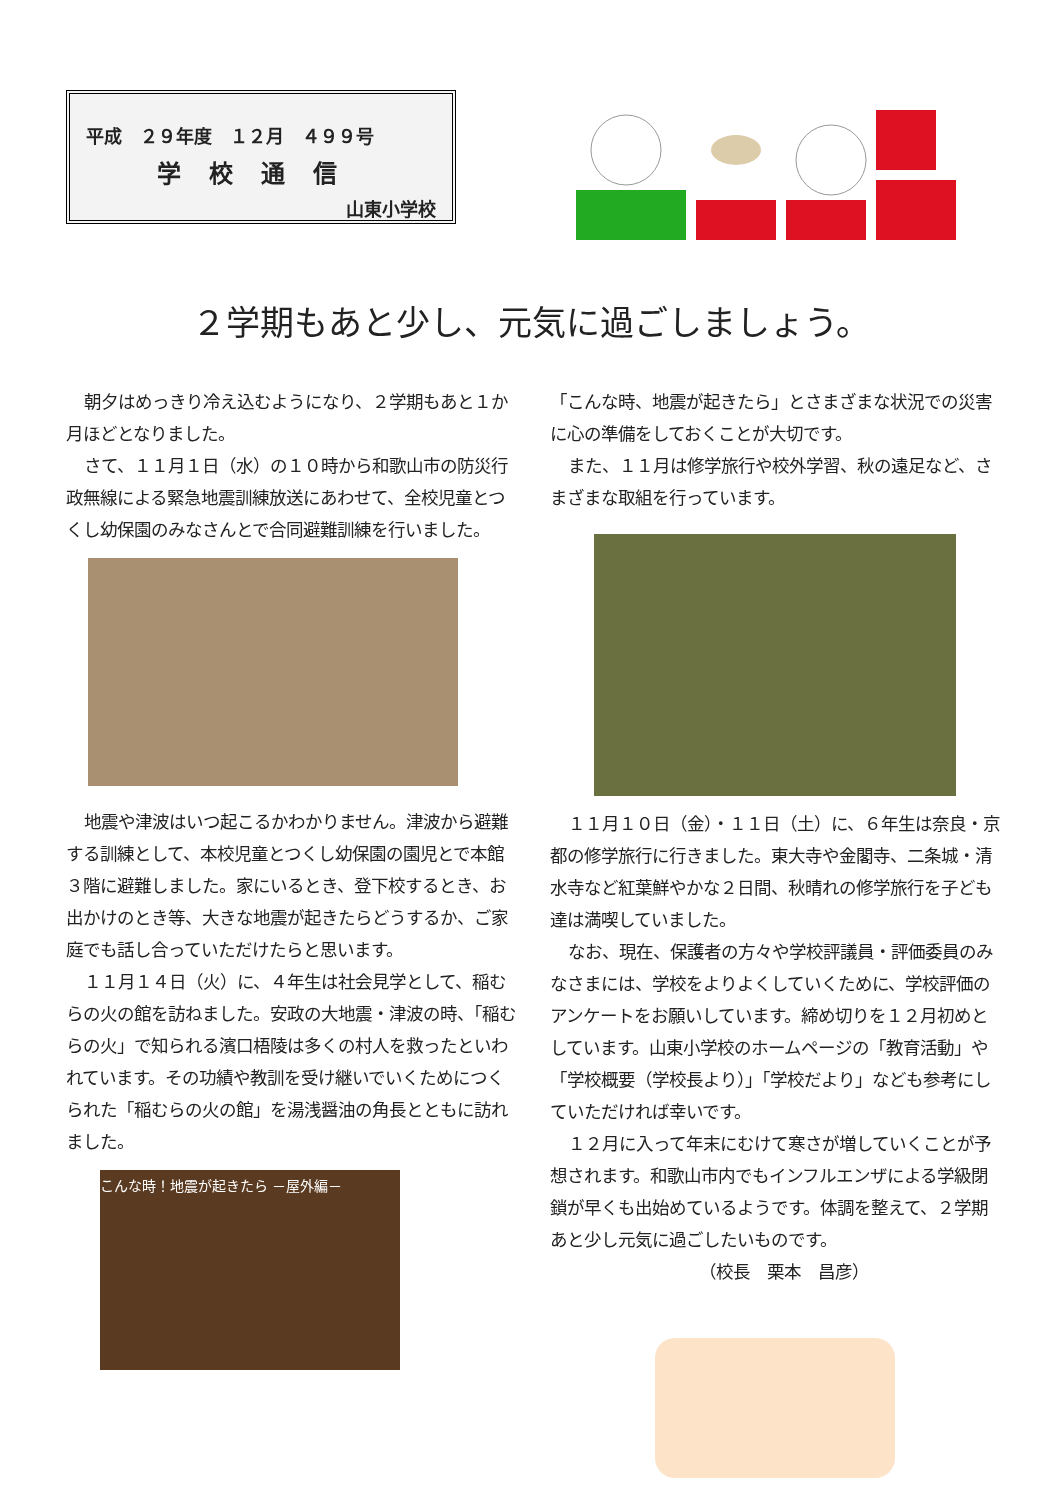平成　２９年度　１２月　４９９号
学校通信
山東小学校
２学期もあと少し、元気に過ごしましょう。
朝夕はめっきり冷え込むようになり、２学期もあと１か月ほどとなりました。
さて、１１月１日（水）の１０時から和歌山市の防災行政無線による緊急地震訓練放送にあわせて、全校児童とつくし幼保園のみなさんとで合同避難訓練を行いました。
地震や津波はいつ起こるかわかりません。津波から避難する訓練として、本校児童とつくし幼保園の園児とで本館３階に避難しました。家にいるとき、登下校するとき、お出かけのとき等、大きな地震が起きたらどうするか、ご家庭でも話し合っていただけたらと思います。
１１月１４日（火）に、４年生は社会見学として、稲むらの火の館を訪ねました。安政の大地震・津波の時、「稲むらの火」で知られる濱口梧陵は多くの村人を救ったといわれています。その功績や教訓を受け継いでいくためにつくられた「稲むらの火の館」を湯浅醤油の角長とともに訪れました。
こんな時！地震が起きたら －屋外編－
「こんな時、地震が起きたら」とさまざまな状況での災害に心の準備をしておくことが大切です。
また、１１月は修学旅行や校外学習、秋の遠足など、さまざまな取組を行っています。
１１月１０日（金）・１１日（土）に、６年生は奈良・京都の修学旅行に行きました。東大寺や金閣寺、二条城・清水寺など紅葉鮮やかな２日間、秋晴れの修学旅行を子ども達は満喫していました。
なお、現在、保護者の方々や学校評議員・評価委員のみなさまには、学校をよりよくしていくために、学校評価のアンケートをお願いしています。締め切りを１２月初めとしています。山東小学校のホームページの「教育活動」や「学校概要（学校長より）」「学校だより」なども参考にしていただければ幸いです。
１２月に入って年末にむけて寒さが増していくことが予想されます。和歌山市内でもインフルエンザによる学級閉鎖が早くも出始めているようです。体調を整えて、２学期あと少し元気に過ごしたいものです。
（校長　栗本　昌彦）